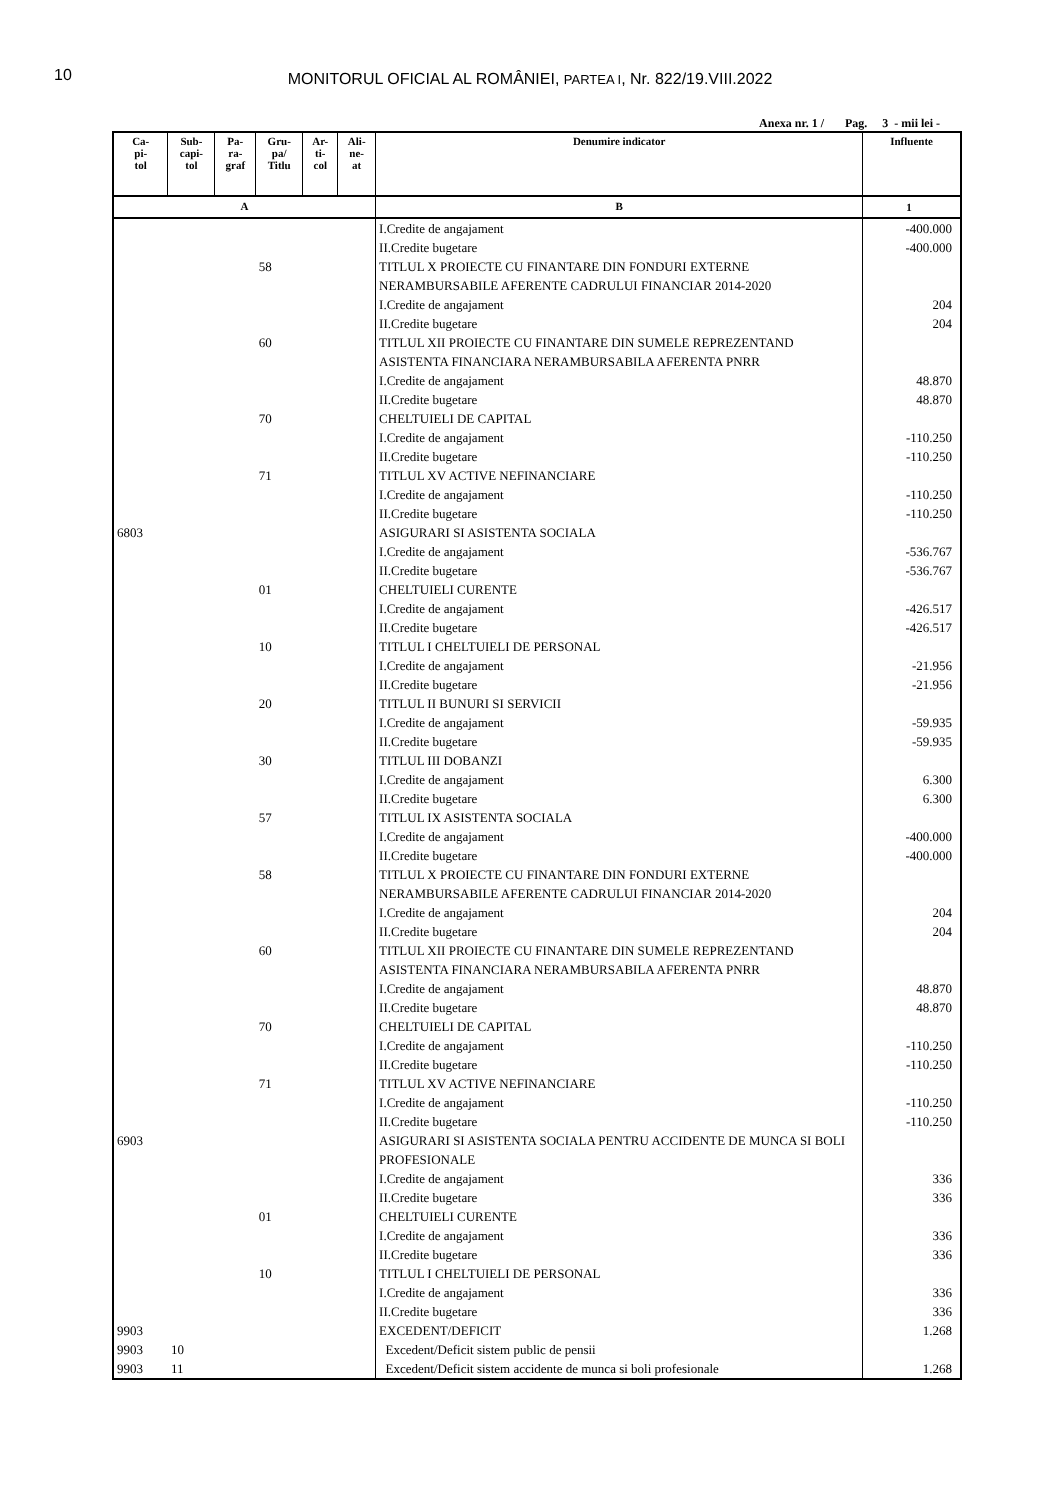10
MONITORUL OFICIAL AL ROMÂNIEI, PARTEA I, Nr. 822/19.VIII.2022
Anexa nr. 1 / Pag. 3 - mii lei -
| Ca- pi- tol | Sub- capi- tol | Pa- ra- graf | Gru- pa/ Titlu | Ar- ti- col | Ali- ne- at | Denumire indicator | Influente |
| --- | --- | --- | --- | --- | --- | --- | --- |
| A | | | | | | B | 1 |
| | | | | | | I.Credite de angajament | -400.000 |
| | | | | | | II.Credite bugetare | -400.000 |
| | | | 58 | | | TITLUL X PROIECTE CU FINANTARE DIN FONDURI EXTERNE NERAMBURSABILE AFERENTE CADRULUI FINANCIAR 2014-2020 | |
| | | | | | | I.Credite de angajament | 204 |
| | | | | | | II.Credite bugetare | 204 |
| | | | 60 | | | TITLUL XII PROIECTE CU FINANTARE DIN SUMELE REPREZENTAND ASISTENTA FINANCIARA NERAMBURSABILA AFERENTA PNRR | |
| | | | | | | I.Credite de angajament | 48.870 |
| | | | | | | II.Credite bugetare | 48.870 |
| | | | 70 | | | CHELTUIELI DE CAPITAL | |
| | | | | | | I.Credite de angajament | -110.250 |
| | | | | | | II.Credite bugetare | -110.250 |
| | | | 71 | | | TITLUL XV ACTIVE NEFINANCIARE | |
| | | | | | | I.Credite de angajament | -110.250 |
| | | | | | | II.Credite bugetare | -110.250 |
| 6803 | | | | | | ASIGURARI SI ASISTENTA SOCIALA | |
| | | | | | | I.Credite de angajament | -536.767 |
| | | | | | | II.Credite bugetare | -536.767 |
| | | | 01 | | | CHELTUIELI CURENTE | |
| | | | | | | I.Credite de angajament | -426.517 |
| | | | | | | II.Credite bugetare | -426.517 |
| | | | 10 | | | TITLUL I CHELTUIELI DE PERSONAL | |
| | | | | | | I.Credite de angajament | -21.956 |
| | | | | | | II.Credite bugetare | -21.956 |
| | | | 20 | | | TITLUL II BUNURI SI SERVICII | |
| | | | | | | I.Credite de angajament | -59.935 |
| | | | | | | II.Credite bugetare | -59.935 |
| | | | 30 | | | TITLUL III DOBANZI | |
| | | | | | | I.Credite de angajament | 6.300 |
| | | | | | | II.Credite bugetare | 6.300 |
| | | | 57 | | | TITLUL IX ASISTENTA SOCIALA | |
| | | | | | | I.Credite de angajament | -400.000 |
| | | | | | | II.Credite bugetare | -400.000 |
| | | | 58 | | | TITLUL X PROIECTE CU FINANTARE DIN FONDURI EXTERNE NERAMBURSABILE AFERENTE CADRULUI FINANCIAR 2014-2020 | |
| | | | | | | I.Credite de angajament | 204 |
| | | | | | | II.Credite bugetare | 204 |
| | | | 60 | | | TITLUL XII PROIECTE CU FINANTARE DIN SUMELE REPREZENTAND ASISTENTA FINANCIARA NERAMBURSABILA AFERENTA PNRR | |
| | | | | | | I.Credite de angajament | 48.870 |
| | | | | | | II.Credite bugetare | 48.870 |
| | | | 70 | | | CHELTUIELI DE CAPITAL | |
| | | | | | | I.Credite de angajament | -110.250 |
| | | | | | | II.Credite bugetare | -110.250 |
| | | | 71 | | | TITLUL XV ACTIVE NEFINANCIARE | |
| | | | | | | I.Credite de angajament | -110.250 |
| | | | | | | II.Credite bugetare | -110.250 |
| 6903 | | | | | | ASIGURARI SI ASISTENTA SOCIALA PENTRU ACCIDENTE DE MUNCA SI BOLI PROFESIONALE | |
| | | | | | | I.Credite de angajament | 336 |
| | | | | | | II.Credite bugetare | 336 |
| | | | 01 | | | CHELTUIELI CURENTE | |
| | | | | | | I.Credite de angajament | 336 |
| | | | | | | II.Credite bugetare | 336 |
| | | | 10 | | | TITLUL I CHELTUIELI DE PERSONAL | |
| | | | | | | I.Credite de angajament | 336 |
| | | | | | | II.Credite bugetare | 336 |
| 9903 | | | | | | EXCEDENT/DEFICIT | 1.268 |
| 9903 | 10 | | | | | Excedent/Deficit sistem public de pensii | |
| 9903 | 11 | | | | | Excedent/Deficit sistem accidente de munca si boli profesionale | 1.268 |